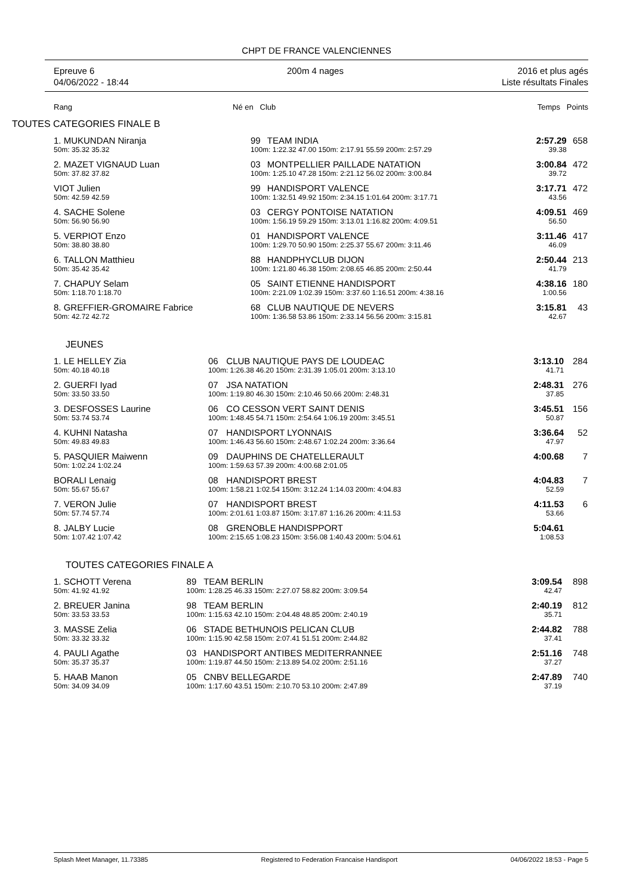CHPT DE FRANCE VALENCIENNES
Epreuve 6
04/06/2022 - 18:44
200m 4 nages 2016 et plus agés
Liste résultats Finales
Rang Né en Club Temps Points
TOUTES CATEGORIES FINALE B
| 1. MUKUNDAN Niranja | 99 | TEAM INDIA | 2:57.29 | 658 |
| 50m: 35.32 35.32 | 100m: 1:22.32 47.00 150m: 2:17.91 55.59 200m: 2:57.29 | | 39.38 | |
| 2. MAZET VIGNAUD Luan | 03 | MONTPELLIER PAILLADE NATATION | 3:00.84 | 472 |
| 50m: 37.82 37.82 | 100m: 1:25.10 47.28 150m: 2:21.12 56.02 200m: 3:00.84 | | 39.72 | |
| VIOT Julien | 99 | HANDISPORT VALENCE | 3:17.71 | 472 |
| 50m: 42.59 42.59 | 100m: 1:32.51 49.92 150m: 2:34.15 1:01.64 200m: 3:17.71 | | 43.56 | |
| 4. SACHE Solene | 03 | CERGY PONTOISE NATATION | 4:09.51 | 469 |
| 50m: 56.90 56.90 | 100m: 1:56.19 59.29 150m: 3:13.01 1:16.82 200m: 4:09.51 | | 56.50 | |
| 5. VERPIOT Enzo | 01 | HANDISPORT VALENCE | 3:11.46 | 417 |
| 50m: 38.80 38.80 | 100m: 1:29.70 50.90 150m: 2:25.37 55.67 200m: 3:11.46 | | 46.09 | |
| 6. TALLON Matthieu | 88 | HANDPHYCLUB DIJON | 2:50.44 | 213 |
| 50m: 35.42 35.42 | 100m: 1:21.80 46.38 150m: 2:08.65 46.85 200m: 2:50.44 | | 41.79 | |
| 7. CHAPUY Selam | 05 | SAINT ETIENNE HANDISPORT | 4:38.16 | 180 |
| 50m: 1:18.70 1:18.70 | 100m: 2:21.09 1:02.39 150m: 3:37.60 1:16.51 200m: 4:38.16 | | 1:00.56 | |
| 8. GREFFIER-GROMAIRE Fabrice | 68 | CLUB NAUTIQUE DE NEVERS | 3:15.81 | 43 |
| 50m: 42.72 42.72 | 100m: 1:36.58 53.86 150m: 2:33.14 56.56 200m: 3:15.81 | | 42.67 | |
JEUNES
| 1. LE HELLEY Zia | 06 | CLUB NAUTIQUE PAYS DE LOUDEAC | 3:13.10 | 284 |
| 50m: 40.18 40.18 | 100m: 1:26.38 46.20 150m: 2:31.39 1:05.01 200m: 3:13.10 | | 41.71 | |
| 2. GUERFI Iyad | 07 | JSA NATATION | 2:48.31 | 276 |
| 50m: 33.50 33.50 | 100m: 1:19.80 46.30 150m: 2:10.46 50.66 200m: 2:48.31 | | 37.85 | |
| 3. DESFOSSES Laurine | 06 | CO CESSON VERT SAINT DENIS | 3:45.51 | 156 |
| 50m: 53.74 53.74 | 100m: 1:48.45 54.71 150m: 2:54.64 1:06.19 200m: 3:45.51 | | 50.87 | |
| 4. KUHNI Natasha | 07 | HANDISPORT LYONNAIS | 3:36.64 | 52 |
| 50m: 49.83 49.83 | 100m: 1:46.43 56.60 150m: 2:48.67 1:02.24 200m: 3:36.64 | | 47.97 | |
| 5. PASQUIER Maiwenn | 09 | DAUPHINS DE CHATELLERAULT | 4:00.68 | 7 |
| 50m: 1:02.24 1:02.24 | 100m: 1:59.63 57.39 200m: 4:00.68 2:01.05 | | | |
| BORALI Lenaig | 08 | HANDISPORT BREST | 4:04.83 | 7 |
| 50m: 55.67 55.67 | 100m: 1:58.21 1:02.54 150m: 3:12.24 1:14.03 200m: 4:04.83 | | 52.59 | |
| 7. VERON Julie | 07 | HANDISPORT BREST | 4:11.53 | 6 |
| 50m: 57.74 57.74 | 100m: 2:01.61 1:03.87 150m: 3:17.87 1:16.26 200m: 4:11.53 | | 53.66 | |
| 8. JALBY Lucie | 08 | GRENOBLE HANDISPPORT | 5:04.61 | |
| 50m: 1:07.42 1:07.42 | 100m: 2:15.65 1:08.23 150m: 3:56.08 1:40.43 200m: 5:04.61 | | 1:08.53 | |
TOUTES CATEGORIES FINALE A
| 1. SCHOTT Verena | 89 | TEAM BERLIN | 3:09.54 | 898 |
| 50m: 41.92 41.92 | 100m: 1:28.25 46.33 150m: 2:27.07 58.82 200m: 3:09.54 | | 42.47 | |
| 2. BREUER Janina | 98 | TEAM BERLIN | 2:40.19 | 812 |
| 50m: 33.53 33.53 | 100m: 1:15.63 42.10 150m: 2:04.48 48.85 200m: 2:40.19 | | 35.71 | |
| 3. MASSE Zelia | 06 | STADE BETHUNOIS PELICAN CLUB | 2:44.82 | 788 |
| 50m: 33.32 33.32 | 100m: 1:15.90 42.58 150m: 2:07.41 51.51 200m: 2:44.82 | | 37.41 | |
| 4. PAULI Agathe | 03 | HANDISPORT ANTIBES MEDITERRANNEE | 2:51.16 | 748 |
| 50m: 35.37 35.37 | 100m: 1:19.87 44.50 150m: 2:13.89 54.02 200m: 2:51.16 | | 37.27 | |
| 5. HAAB Manon | 05 | CNBV BELLEGARDE | 2:47.89 | 740 |
| 50m: 34.09 34.09 | 100m: 1:17.60 43.51 150m: 2:10.70 53.10 200m: 2:47.89 | | 37.19 | |
Splash Meet Manager, 11.73385 Registered to Federation Francaise Handisport 04/06/2022 18:53 - Page 5